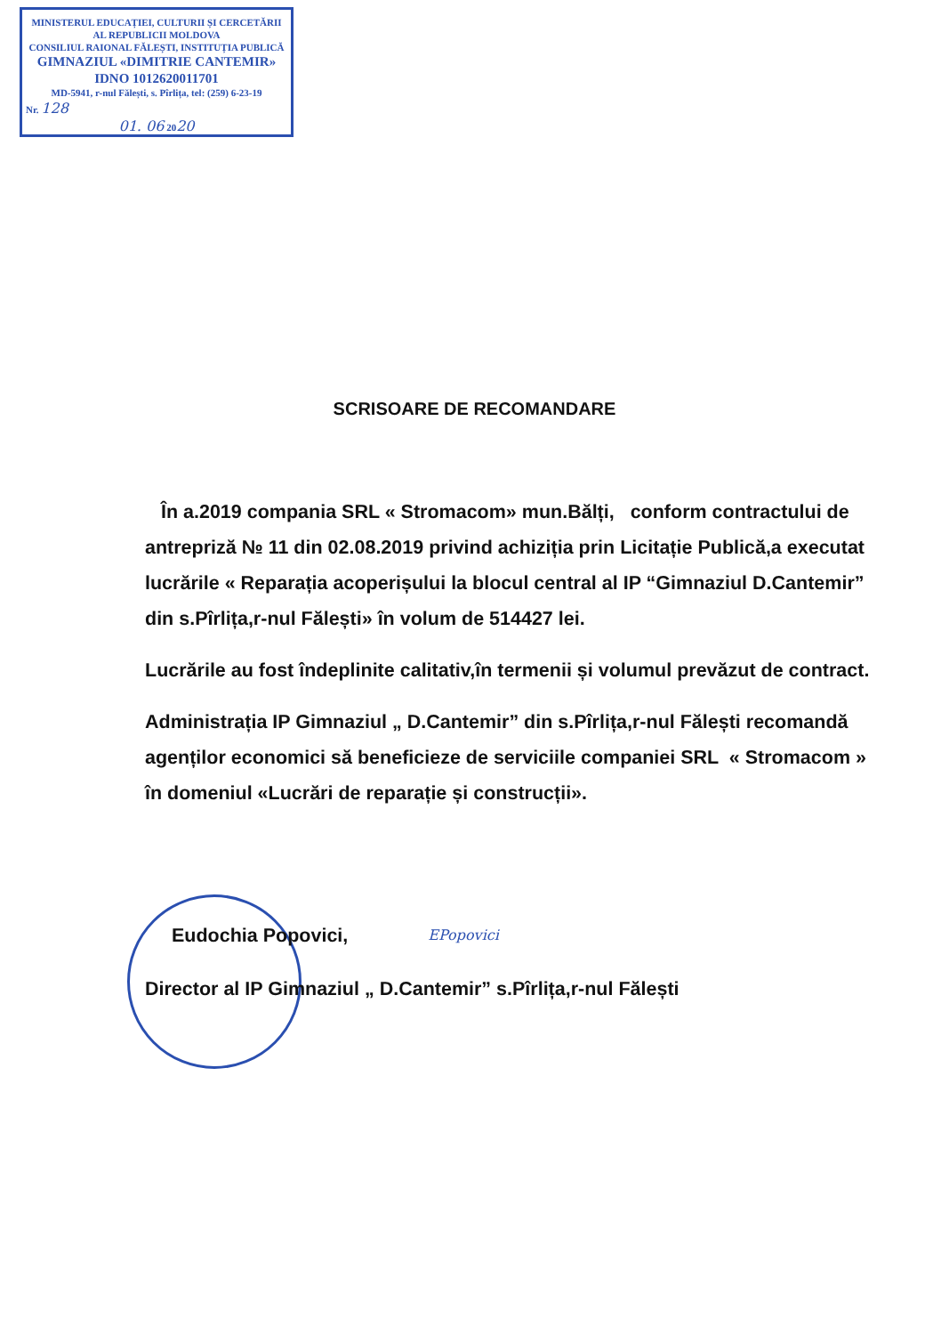MINISTERUL EDUCAȚIEI, CULTURII ȘI CERCETĂRII AL REPUBLICII MOLDOVA
CONSILIUL RAIONAL FĂLEȘTI, INSTITUȚIA PUBLICĂ
GIMNAZIUL «DIMITRIE CANTEMIR»
IDNO 1012620011701
MD-5941, r-nul Fălești, s. Pîrlița, tel: (259) 6-23-19
Nr. 128
01. 06 2020
SCRISOARE DE RECOMANDARE
În a.2019 compania SRL « Stromacom» mun.Bălți, conform contractului de antrepriză № 11 din 02.08.2019 privind achiziția prin Licitație Publică,a executat lucrările « Reparația acoperișului la blocul central al IP “Gimnaziul D.Cantemir” din s.Pîrlița,r-nul Fălești» în volum de 514427 lei.
Lucrările au fost îndeplinite calitativ,în termenii și volumul prevăzut de contract.
Administrația IP Gimnaziul „ D.Cantemir” din s.Pîrlița,r-nul Fălești recomandă agenților economici să beneficieze de serviciile companiei SRL « Stromacom » în domeniul «Lucrări de reparație și construcții».
Eudochia Popovici, EPopovici
Director al IP Gimnaziul „ D.Cantemir” s.Pîrlița,r-nul Fălești